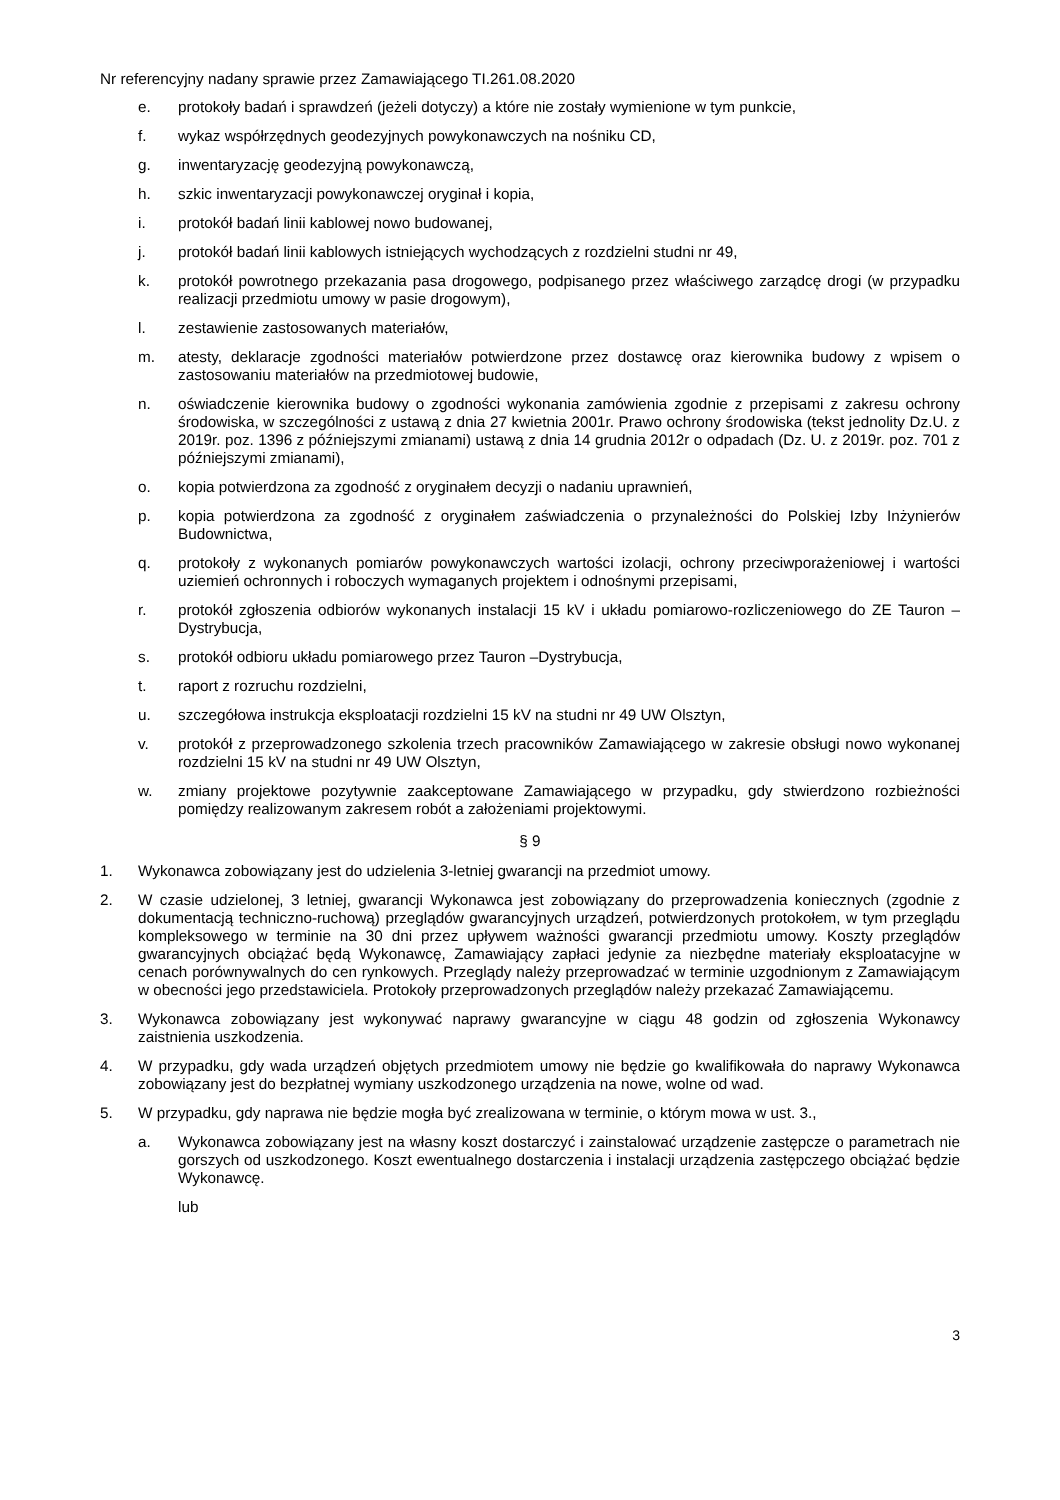Nr referencyjny nadany sprawie przez Zamawiającego TI.261.08.2020
e. protokoły badań i sprawdzeń (jeżeli dotyczy) a które nie zostały wymienione w tym punkcie,
f. wykaz współrzędnych geodezyjnych powykonawczych na nośniku CD,
g. inwentaryzację geodezyjną powykonawczą,
h. szkic inwentaryzacji powykonawczej oryginał i kopia,
i. protokół badań linii kablowej nowo budowanej,
j. protokół badań linii kablowych istniejących wychodzących z rozdzielni studni nr 49,
k. protokół powrotnego przekazania pasa drogowego, podpisanego przez właściwego zarządcę drogi (w przypadku realizacji przedmiotu umowy w pasie drogowym),
l. zestawienie zastosowanych materiałów,
m. atesty, deklaracje zgodności materiałów potwierdzone przez dostawcę oraz kierownika budowy z wpisem o zastosowaniu materiałów na przedmiotowej budowie,
n. oświadczenie kierownika budowy o zgodności wykonania zamówienia zgodnie z przepisami z zakresu ochrony środowiska, w szczególności z ustawą z dnia 27 kwietnia 2001r. Prawo ochrony środowiska (tekst jednolity Dz.U. z 2019r. poz. 1396 z późniejszymi zmianami) ustawą z dnia 14 grudnia 2012r o odpadach (Dz. U. z 2019r. poz. 701 z późniejszymi zmianami),
o. kopia potwierdzona za zgodność z oryginałem decyzji o nadaniu uprawnień,
p. kopia potwierdzona za zgodność z oryginałem zaświadczenia o przynależności do Polskiej Izby Inżynierów Budownictwa,
q. protokoły z wykonanych pomiarów powykonawczych wartości izolacji, ochrony przeciwporażeniowej i wartości uziemień ochronnych i roboczych wymaganych projektem i odnośnymi przepisami,
r. protokół zgłoszenia odbiorów wykonanych instalacji 15 kV i układu pomiarowo-rozliczeniowego do ZE Tauron – Dystrybucja,
s. protokół odbioru układu pomiarowego przez Tauron –Dystrybucja,
t. raport z rozruchu rozdzielni,
u. szczegółowa instrukcja eksploatacji rozdzielni 15 kV na studni nr 49 UW Olsztyn,
v. protokół z przeprowadzonego szkolenia trzech pracowników Zamawiającego w zakresie obsługi nowo wykonanej rozdzielni 15 kV na studni nr 49 UW Olsztyn,
w. zmiany projektowe pozytywnie zaakceptowane Zamawiającego w przypadku, gdy stwierdzono rozbieżności pomiędzy realizowanym zakresem robót a założeniami projektowymi.
§ 9
1. Wykonawca zobowiązany jest do udzielenia 3-letniej gwarancji na przedmiot umowy.
2. W czasie udzielonej, 3 letniej, gwarancji Wykonawca jest zobowiązany do przeprowadzenia koniecznych (zgodnie z dokumentacją techniczno-ruchową) przeglądów gwarancyjnych urządzeń, potwierdzonych protokołem, w tym przeglądu kompleksowego w terminie na 30 dni przez upływem ważności gwarancji przedmiotu umowy. Koszty przeglądów gwarancyjnych obciążać będą Wykonawcę, Zamawiający zapłaci jedynie za niezbędne materiały eksploatacyjne w cenach porównywalnych do cen rynkowych. Przeglądy należy przeprowadzać w terminie uzgodnionym z Zamawiającym w obecności jego przedstawiciela. Protokoły przeprowadzonych przeglądów należy przekazać Zamawiającemu.
3. Wykonawca zobowiązany jest wykonywać naprawy gwarancyjne w ciągu 48 godzin od zgłoszenia Wykonawcy zaistnienia uszkodzenia.
4. W przypadku, gdy wada urządzeń objętych przedmiotem umowy nie będzie go kwalifikowała do naprawy Wykonawca zobowiązany jest do bezpłatnej wymiany uszkodzonego urządzenia na nowe, wolne od wad.
5. W przypadku, gdy naprawa nie będzie mogła być zrealizowana w terminie, o którym mowa w ust. 3.,
a. Wykonawca zobowiązany jest na własny koszt dostarczyć i zainstalować urządzenie zastępcze o parametrach nie gorszych od uszkodzonego. Koszt ewentualnego dostarczenia i instalacji urządzenia zastępczego obciążać będzie Wykonawcę.
lub
3